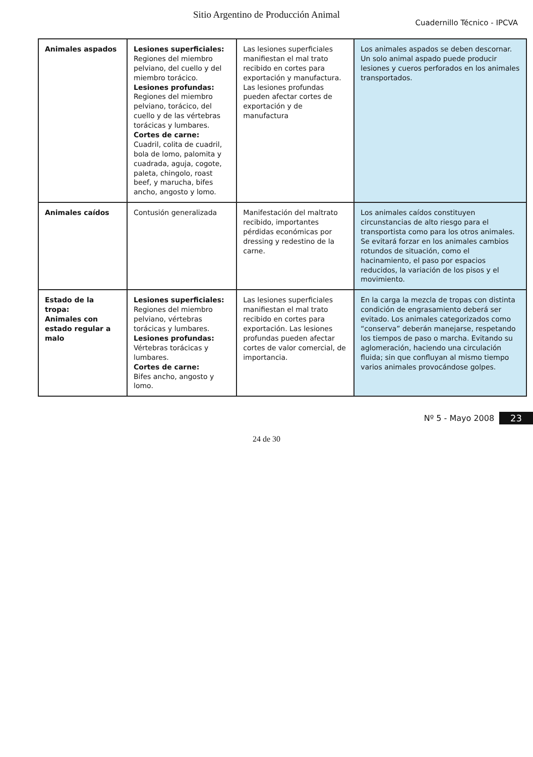Sitio Argentino de Producción Animal
Cuadernillo Técnico - IPCVA
| Animales aspados | Lesiones superficiales: Regiones del miembro pelviano, del cuello y del miembro torácico. Lesiones profundas: Regiones del miembro pelviano, torácico, del cuello y de las vértebras torácicas y lumbares. Cortes de carne: Cuadril, colita de cuadril, bola de lomo, palomita y cuadrada, aguja, cogote, paleta, chingolo, roast beef, y marucha, bifes ancho, angosto y lomo. | Las lesiones superficiales manifiestan el mal trato recibido en cortes para exportación y manufactura. Las lesiones profundas pueden afectar cortes de exportación y de manufactura | Los animales aspados se deben descornar. Un solo animal aspado puede producir lesiones y cueros perforados en los animales transportados. |
| Animales caídos | Contusión generalizada | Manifestación del maltrato recibido, importantes pérdidas económicas por dressing y redestino de la carne. | Los animales caídos constituyen circunstancias de alto riesgo para el transportista como para los otros animales. Se evitará forzar en los animales cambios rotundos de situación, como el hacinamiento, el paso por espacios reducidos, la variación de los pisos y el movimiento. |
| Estado de la tropa: Animales con estado regular a malo | Lesiones superficiales: Regiones del miembro pelviano, vértebras torácicas y lumbares. Lesiones profundas: Vértebras torácicas y lumbares. Cortes de carne: Bifes ancho, angosto y lomo. | Las lesiones superficiales manifiestan el mal trato recibido en cortes para exportación. Las lesiones profundas pueden afectar cortes de valor comercial, de importancia. | En la carga la mezcla de tropas con distinta condición de engrasamiento deberá ser evitado. Los animales categorizados como “conserva” deberán manejarse, respetando los tiempos de paso o marcha. Evitando su aglomeración, haciendo una circulación fluida; sin que confluyan al mismo tiempo varios animales provocándose golpes. |
Nº 5 - Mayo 2008 23
24 de 30